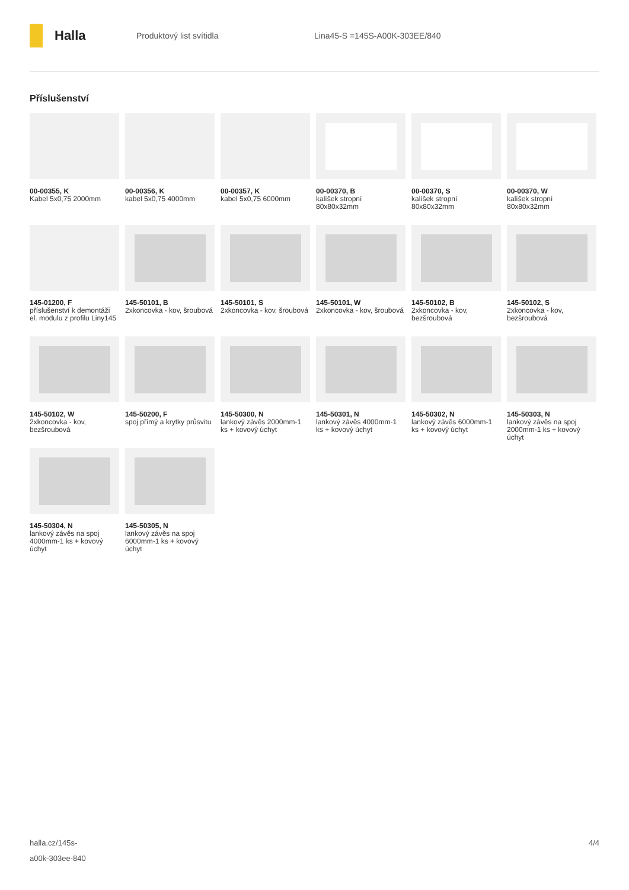Halla
Produktový list svítidla Lina45-S =145S-A00K-303EE/840
Příslušenství
00-00355, K
Kabel 5x0,75 2000mm
00-00356, K
kabel 5x0,75 4000mm
00-00357, K
kabel 5x0,75 6000mm
00-00370, B
kalíšek stropní 80x80x32mm
00-00370, S
kalíšek stropní 80x80x32mm
00-00370, W
kalíšek stropní 80x80x32mm
145-01200, F
příslušenství k demontáži el. modulu z profilu Liny145
145-50101, B
2xkoncovka - kov, šroubová
145-50101, S
2xkoncovka - kov, šroubová
145-50101, W
2xkoncovka - kov, šroubová
145-50102, B
2xkoncovka - kov, bezšroubová
145-50102, S
2xkoncovka - kov, bezšroubová
145-50102, W
2xkoncovka - kov, bezšroubová
145-50200, F
spoj přímý a krytky průsvitu
145-50300, N
lankový závěs 2000mm-1 ks + kovový úchyt
145-50301, N
lankový závěs 4000mm-1 ks + kovový úchyt
145-50302, N
lankový závěs 6000mm-1 ks + kovový úchyt
145-50303, N
lankový závěs na spoj 2000mm-1 ks + kovový úchyt
145-50304, N
lankový závěs na spoj 4000mm-1 ks + kovový úchyt
145-50305, N
lankový závěs na spoj 6000mm-1 ks + kovový úchyt
halla.cz/145s-
a00k-303ee-840
4/4